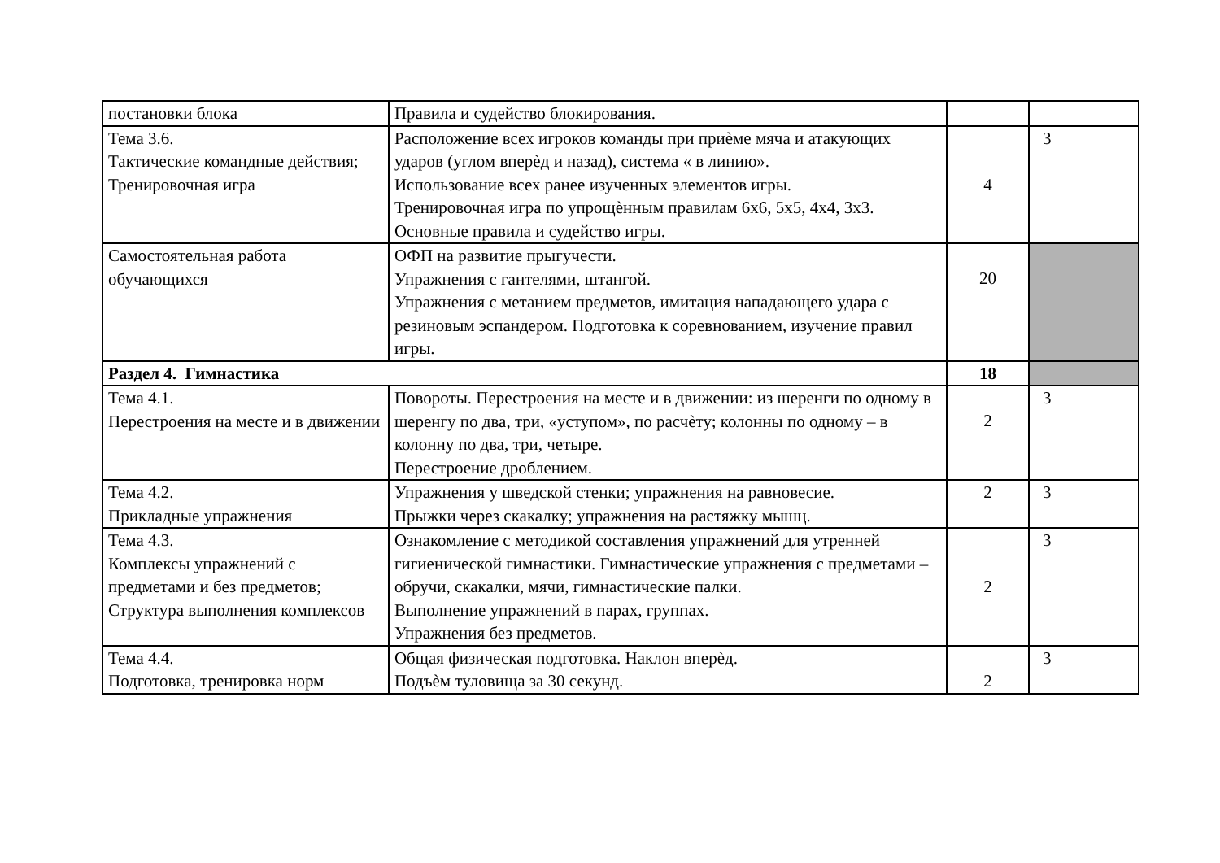| постановки блока | Правила и судейство блокирования. | | |
| Тема 3.6. Тактические командные действия; Тренировочная игра | Расположение всех игроков команды при приѐме мяча и атакующих ударов (углом вперѐд и назад), система « в линию». Использование всех ранее изученных элементов игры. Тренировочная игра по упрощѐнным правилам 6х6, 5х5, 4х4, 3х3. Основные правила и судейство игры. | 4 | 3 |
| Самостоятельная работа обучающихся | ОФП на развитие прыгучести. Упражнения с гантелями, штангой. Упражнения с метанием предметов, имитация нападающего удара с резиновым эспандером. Подготовка к соревнованием, изучение правил игры. | 20 | |
| Раздел 4. Гимнастика | | 18 | |
| Тема 4.1. Перестроения на месте и в движении | Повороты. Перестроения на месте и в движении: из шеренги по одному в шеренгу по два, три, «уступом», по расчѐту; колонны по одному – в колонну по два, три, четыре. Перестроение дроблением. | 2 | 3 |
| Тема 4.2. Прикладные упражнения | Упражнения у шведской стенки; упражнения на равновесие. Прыжки через скакалку; упражнения на растяжку мышц. | 2 | 3 |
| Тема 4.3. Комплексы упражнений с предметами и без предметов; Структура выполнения комплексов | Ознакомление с методикой составления упражнений для утренней гигиенической гимнастики. Гимнастические упражнения с предметами – обручи, скакалки, мячи, гимнастические палки. Выполнение упражнений в парах, группах. Упражнения без предметов. | 2 | 3 |
| Тема 4.4. Подготовка, тренировка норм | Общая физическая подготовка. Наклон вперѐд. Подъѐм туловища за 30 секунд. | 2 | 3 |